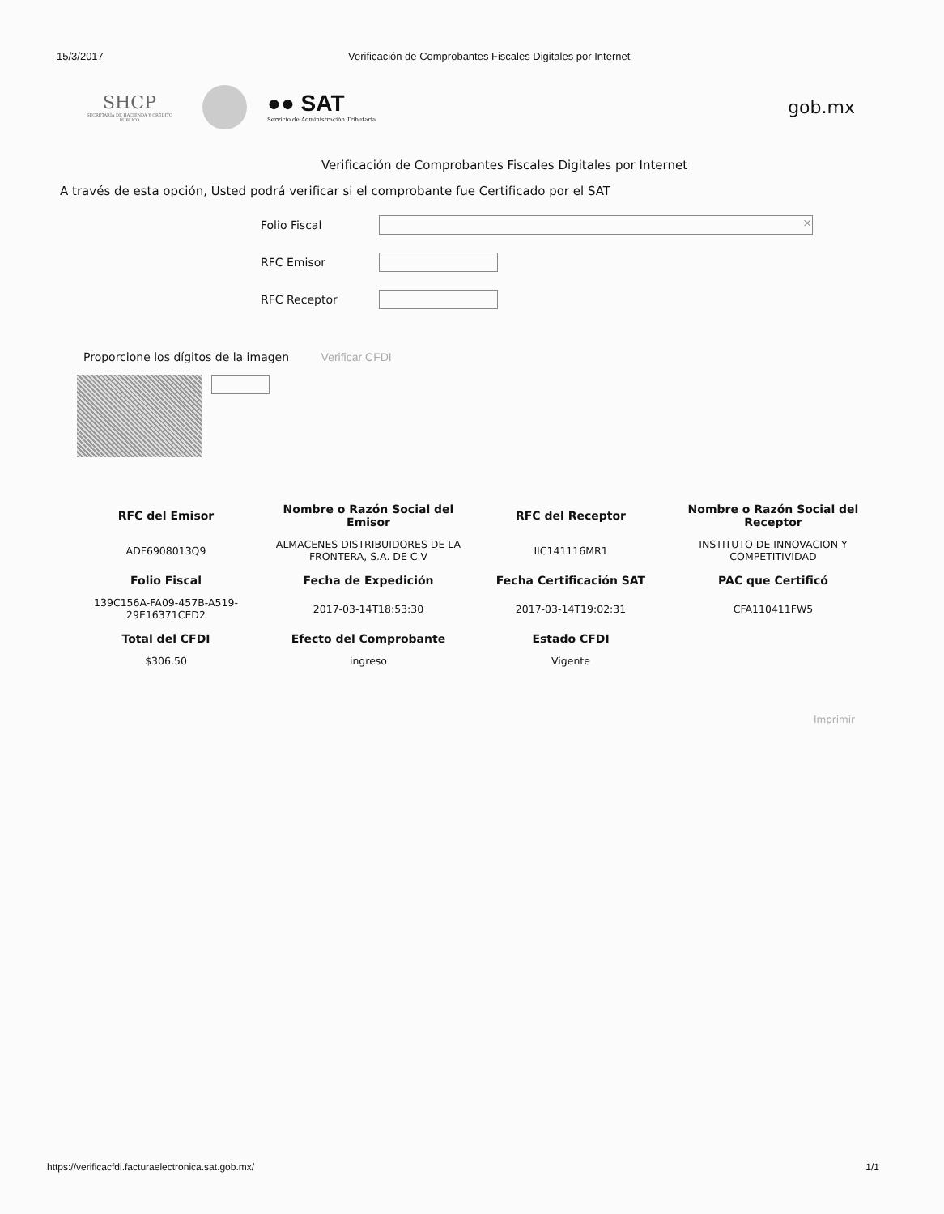15/3/2017 Verificación de Comprobantes Fiscales Digitales por Internet
SHCP
SECRETARÍA DE HACIENDA Y CRÉDITO PÚBLICO
●● SAT
Servicio de Administración Tributaria
gob.mx
Verificación de Comprobantes Fiscales Digitales por Internet
A través de esta opción, Usted podrá verificar si el comprobante fue Certificado por el SAT
Folio Fiscal
×
RFC Emisor
RFC Receptor
Proporcione los dígitos de la imagen Verificar CFDI
| RFC del Emisor | Nombre o Razón Social del Emisor | RFC del Receptor | Nombre o Razón Social del Receptor |
| --- | --- | --- | --- |
| ADF6908013Q9 | ALMACENES DISTRIBUIDORES DE LA FRONTERA, S.A. DE C.V | IIC141116MR1 | INSTITUTO DE INNOVACION Y COMPETITIVIDAD |
| Folio Fiscal | Fecha de Expedición | Fecha Certificación SAT | PAC que Certificó |
| 139C156A-FA09-457B-A519-29E16371CED2 | 2017-03-14T18:53:30 | 2017-03-14T19:02:31 | CFA110411FW5 |
| Total del CFDI | Efecto del Comprobante | Estado CFDI | |
| $306.50 | ingreso | Vigente | |
Imprimir
https://verificacfdi.facturaelectronica.sat.gob.mx/ 1/1